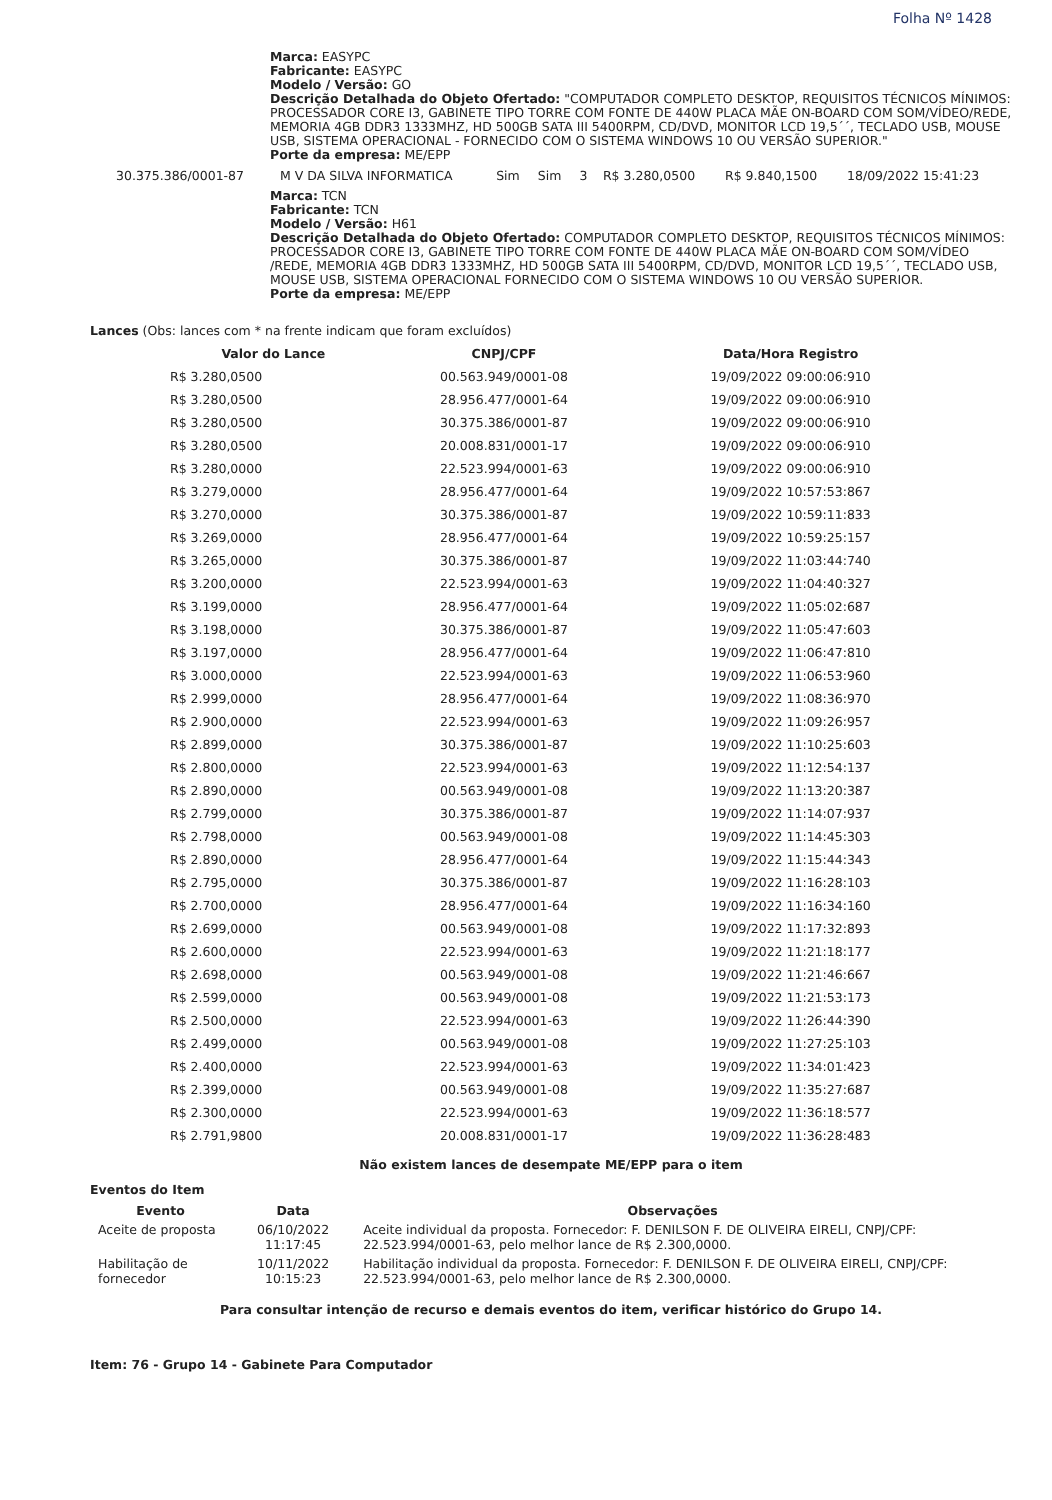Folha Nº 1428
Marca: EASYPC
Fabricante: EASYPC
Modelo / Versão: GO
Descrição Detalhada do Objeto Ofertado: "COMPUTADOR COMPLETO DESKTOP, REQUISITOS TÉCNICOS MÍNIMOS: PROCESSADOR CORE I3, GABINETE TIPO TORRE COM FONTE DE 440W PLACA MÃE ON-BOARD COM SOM/VÍDEO/REDE, MEMORIA 4GB DDR3 1333MHZ, HD 500GB SATA III 5400RPM, CD/DVD, MONITOR LCD 19,5´´, TECLADO USB, MOUSE USB, SISTEMA OPERACIONAL - FORNECIDO COM O SISTEMA WINDOWS 10 OU VERSÃO SUPERIOR."
Porte da empresa: ME/EPP
| 30.375.386/0001-87 | M V DA SILVA INFORMATICA | Sim | Sim | 3 | R$ 3.280,0500 | R$ 9.840,1500 | 18/09/2022 15:41:23 |
Marca: TCN
Fabricante: TCN
Modelo / Versão: H61
Descrição Detalhada do Objeto Ofertado: COMPUTADOR COMPLETO DESKTOP, REQUISITOS TÉCNICOS MÍNIMOS: PROCESSADOR CORE I3, GABINETE TIPO TORRE COM FONTE DE 440W PLACA MÃE ON-BOARD COM SOM/VÍDEO /REDE, MEMORIA 4GB DDR3 1333MHZ, HD 500GB SATA III 5400RPM, CD/DVD, MONITOR LCD 19,5´´, TECLADO USB, MOUSE USB, SISTEMA OPERACIONAL FORNECIDO COM O SISTEMA WINDOWS 10 OU VERSÃO SUPERIOR.
Porte da empresa: ME/EPP
Lances (Obs: lances com * na frente indicam que foram excluídos)
| Valor do Lance | CNPJ/CPF | Data/Hora Registro |
| --- | --- | --- |
| R$ 3.280,0500 | 00.563.949/0001-08 | 19/09/2022 09:00:06:910 |
| R$ 3.280,0500 | 28.956.477/0001-64 | 19/09/2022 09:00:06:910 |
| R$ 3.280,0500 | 30.375.386/0001-87 | 19/09/2022 09:00:06:910 |
| R$ 3.280,0500 | 20.008.831/0001-17 | 19/09/2022 09:00:06:910 |
| R$ 3.280,0000 | 22.523.994/0001-63 | 19/09/2022 09:00:06:910 |
| R$ 3.279,0000 | 28.956.477/0001-64 | 19/09/2022 10:57:53:867 |
| R$ 3.270,0000 | 30.375.386/0001-87 | 19/09/2022 10:59:11:833 |
| R$ 3.269,0000 | 28.956.477/0001-64 | 19/09/2022 10:59:25:157 |
| R$ 3.265,0000 | 30.375.386/0001-87 | 19/09/2022 11:03:44:740 |
| R$ 3.200,0000 | 22.523.994/0001-63 | 19/09/2022 11:04:40:327 |
| R$ 3.199,0000 | 28.956.477/0001-64 | 19/09/2022 11:05:02:687 |
| R$ 3.198,0000 | 30.375.386/0001-87 | 19/09/2022 11:05:47:603 |
| R$ 3.197,0000 | 28.956.477/0001-64 | 19/09/2022 11:06:47:810 |
| R$ 3.000,0000 | 22.523.994/0001-63 | 19/09/2022 11:06:53:960 |
| R$ 2.999,0000 | 28.956.477/0001-64 | 19/09/2022 11:08:36:970 |
| R$ 2.900,0000 | 22.523.994/0001-63 | 19/09/2022 11:09:26:957 |
| R$ 2.899,0000 | 30.375.386/0001-87 | 19/09/2022 11:10:25:603 |
| R$ 2.800,0000 | 22.523.994/0001-63 | 19/09/2022 11:12:54:137 |
| R$ 2.890,0000 | 00.563.949/0001-08 | 19/09/2022 11:13:20:387 |
| R$ 2.799,0000 | 30.375.386/0001-87 | 19/09/2022 11:14:07:937 |
| R$ 2.798,0000 | 00.563.949/0001-08 | 19/09/2022 11:14:45:303 |
| R$ 2.890,0000 | 28.956.477/0001-64 | 19/09/2022 11:15:44:343 |
| R$ 2.795,0000 | 30.375.386/0001-87 | 19/09/2022 11:16:28:103 |
| R$ 2.700,0000 | 28.956.477/0001-64 | 19/09/2022 11:16:34:160 |
| R$ 2.699,0000 | 00.563.949/0001-08 | 19/09/2022 11:17:32:893 |
| R$ 2.600,0000 | 22.523.994/0001-63 | 19/09/2022 11:21:18:177 |
| R$ 2.698,0000 | 00.563.949/0001-08 | 19/09/2022 11:21:46:667 |
| R$ 2.599,0000 | 00.563.949/0001-08 | 19/09/2022 11:21:53:173 |
| R$ 2.500,0000 | 22.523.994/0001-63 | 19/09/2022 11:26:44:390 |
| R$ 2.499,0000 | 00.563.949/0001-08 | 19/09/2022 11:27:25:103 |
| R$ 2.400,0000 | 22.523.994/0001-63 | 19/09/2022 11:34:01:423 |
| R$ 2.399,0000 | 00.563.949/0001-08 | 19/09/2022 11:35:27:687 |
| R$ 2.300,0000 | 22.523.994/0001-63 | 19/09/2022 11:36:18:577 |
| R$ 2.791,9800 | 20.008.831/0001-17 | 19/09/2022 11:36:28:483 |
Não existem lances de desempate ME/EPP para o item
Eventos do Item
| Evento | Data | Observações |
| --- | --- | --- |
| Aceite de proposta | 06/10/2022 11:17:45 | Aceite individual da proposta. Fornecedor: F. DENILSON F. DE OLIVEIRA EIRELI, CNPJ/CPF: 22.523.994/0001-63, pelo melhor lance de R$ 2.300,0000. |
| Habilitação de fornecedor | 10/11/2022 10:15:23 | Habilitação individual da proposta. Fornecedor: F. DENILSON F. DE OLIVEIRA EIRELI, CNPJ/CPF: 22.523.994/0001-63, pelo melhor lance de R$ 2.300,0000. |
Para consultar intenção de recurso e demais eventos do item, verificar histórico do Grupo 14.
Item: 76 - Grupo 14 - Gabinete Para Computador